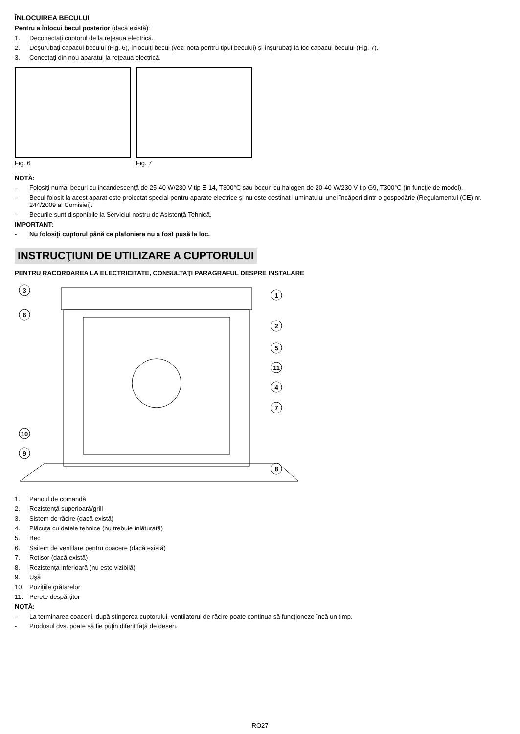ÎNLOCUIREA BECULUI
Pentru a înlocui becul posterior (dacă există):
1. Deconectaţi cuptorul de la reţeaua electrică.
2. Deşurubaţi capacul becului (Fig. 6), înlocuiţi becul (vezi nota pentru tipul becului) şi înşurubaţi la loc capacul becului (Fig. 7).
3. Conectaţi din nou aparatul la reţeaua electrică.
Fig. 6 Fig. 7
NOTĂ:
- Folosiţi numai becuri cu incandescenţă de 25-40 W/230 V tip E-14, T300°C sau becuri cu halogen de 20-40 W/230 V tip G9, T300°C (în funcţie de model).
- Becul folosit la acest aparat este proiectat special pentru aparate electrice şi nu este destinat iluminatului unei încăperi dintr-o gospodărie (Regulamentul (CE) nr. 244/2009 al Comisiei).
- Becurile sunt disponibile la Serviciul nostru de Asistenţă Tehnică.
IMPORTANT:
- Nu folosiţi cuptorul până ce plafoniera nu a fost pusă la loc.
INSTRUCŢIUNI DE UTILIZARE A CUPTORULUI
PENTRU RACORDAREA LA ELECTRICITATE, CONSULTAŢI PARAGRAFUL DESPRE INSTALARE
3
6
10
9
1
2
5
11
4
7
8
1. Panoul de comandă
2. Rezistenţă superioară/grill
3. Sistem de răcire (dacă există)
4. Plăcuţa cu datele tehnice (nu trebuie înlăturată)
5. Bec
6. Ssitem de ventilare pentru coacere (dacă există)
7. Rotisor (dacă există)
8. Rezistenţa inferioară (nu este vizibilă)
9. Uşă
10. Poziţiile grătarelor
11. Perete despărţitor
NOTĂ:
- La terminarea coacerii, după stingerea cuptorului, ventilatorul de răcire poate continua să funcţioneze încă un timp.
- Produsul dvs. poate să fie puţin diferit faţă de desen.
RO27